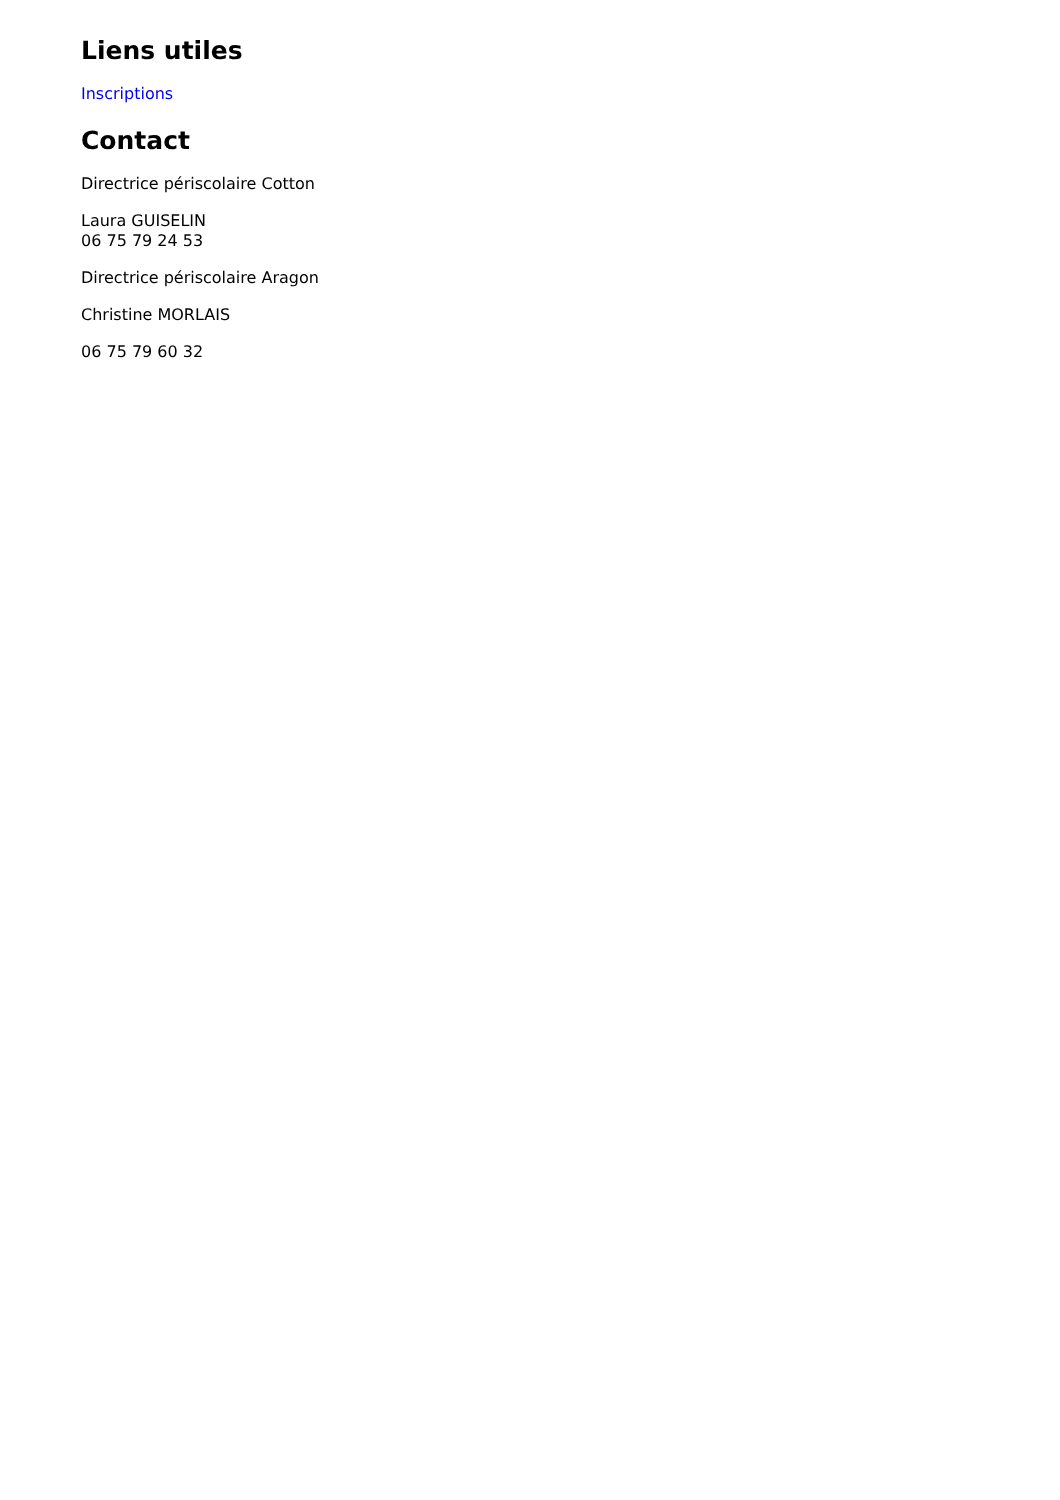Liens utiles
Inscriptions
Contact
Directrice périscolaire Cotton
Laura GUISELIN
06 75 79 24 53
Directrice périscolaire Aragon
Christine MORLAIS
06 75 79 60 32